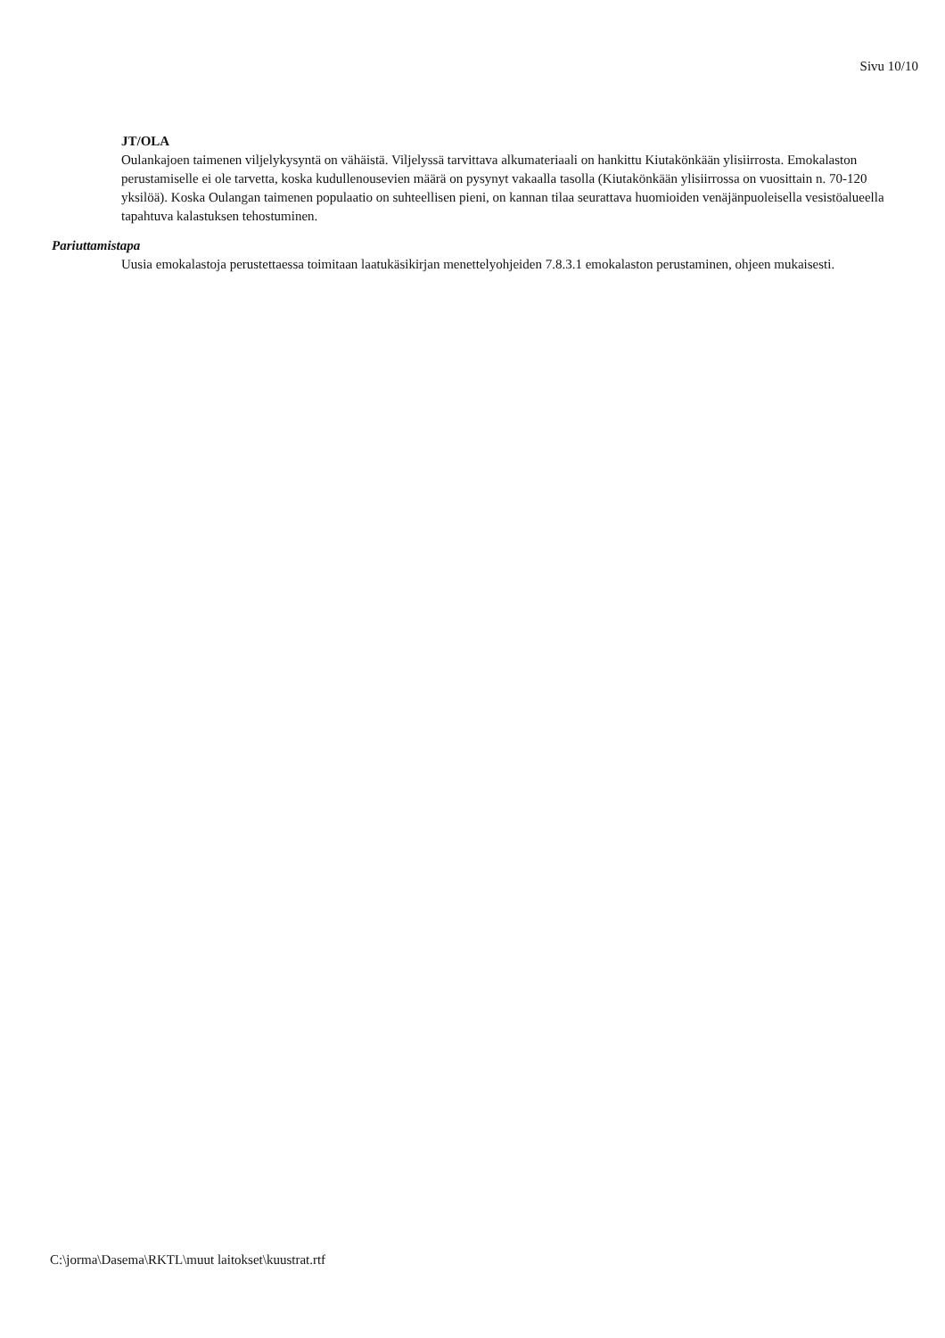Sivu 10/10
JT/OLA
Oulankajoen taimenen viljelykysyntä on vähäistä. Viljelyssä tarvittava alkumateriaali on hankittu Kiutakönkään ylisiirrosta. Emokalaston perustamiselle ei ole tarvetta, koska kudullenousevien määrä on pysynyt vakaalla tasolla (Kiutakönkään ylisiirrossa on vuosittain n. 70-120 yksilöä). Koska Oulangan taimenen populaatio on suhteellisen pieni, on kannan tilaa seurattava huomioiden venäjänpuoleisella vesistöalueella tapahtuva kalastuksen tehostuminen.
Pariuttamistapa
Uusia emokalastoja perustettaessa toimitaan laatukäsikirjan menettelyohjeiden 7.8.3.1 emokalaston perustaminen, ohjeen mukaisesti.
C:\jorma\Dasema\RKTL\muut laitokset\kuustrat.rtf